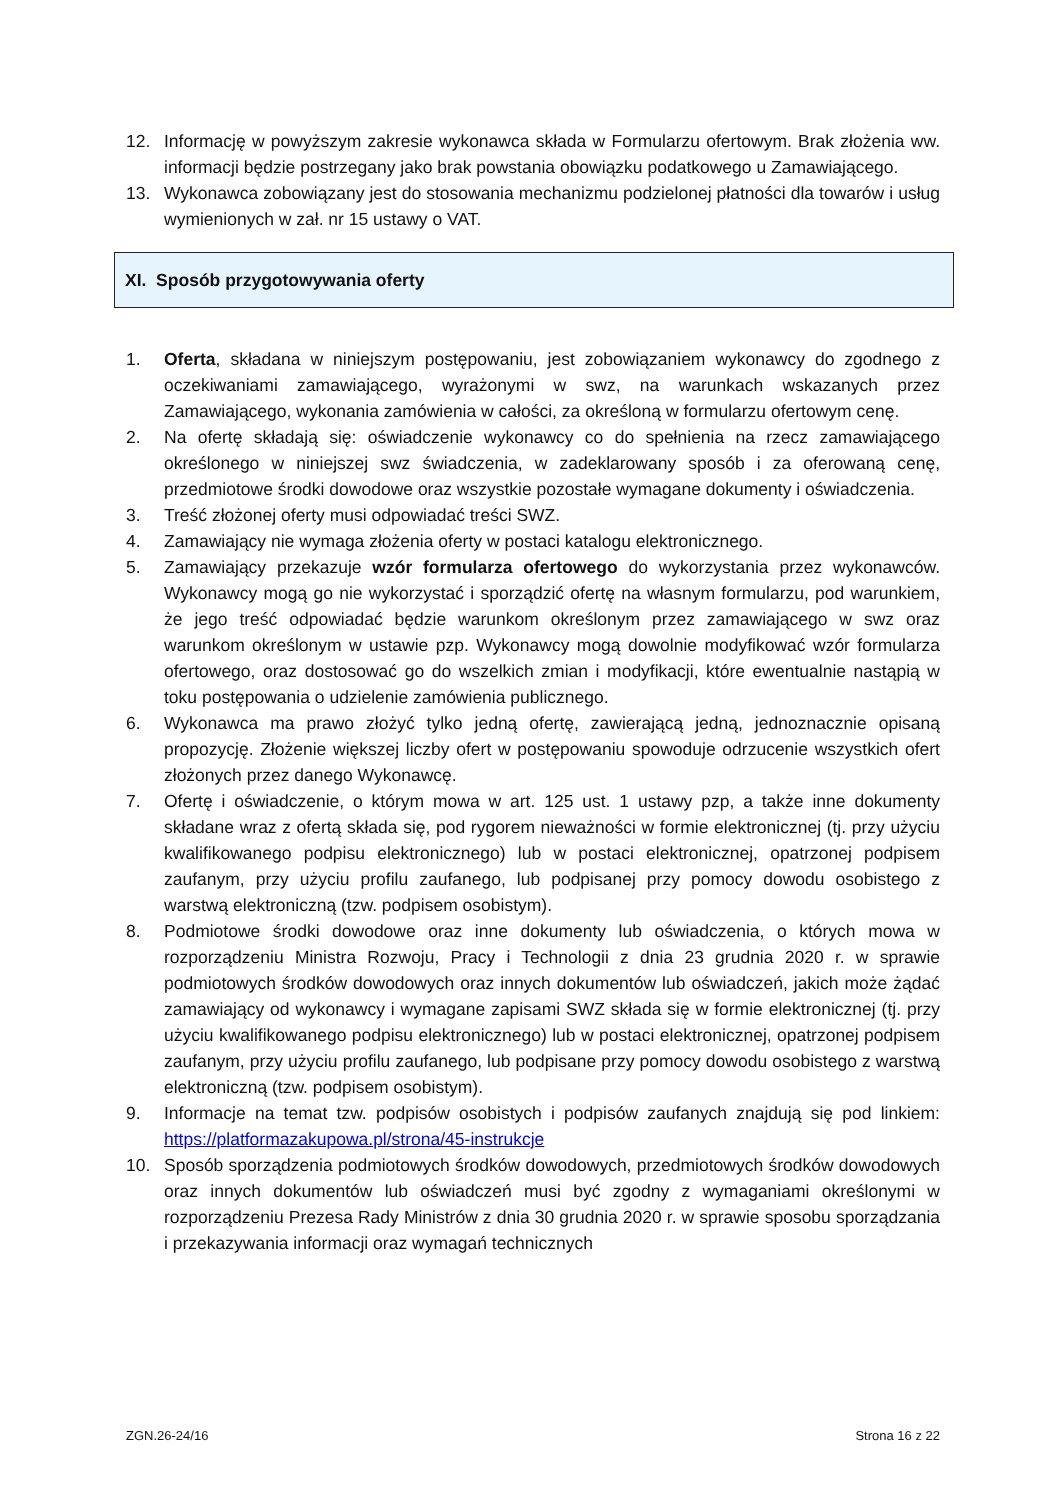12. Informację w powyższym zakresie wykonawca składa w Formularzu ofertowym. Brak złożenia ww. informacji będzie postrzegany jako brak powstania obowiązku podatkowego u Zamawiającego.
13. Wykonawca zobowiązany jest do stosowania mechanizmu podzielonej płatności dla towarów i usług wymienionych w zał. nr 15 ustawy o VAT.
XI. Sposób przygotowywania oferty
1. Oferta, składana w niniejszym postępowaniu, jest zobowiązaniem wykonawcy do zgodnego z oczekiwaniami zamawiającego, wyrażonymi w swz, na warunkach wskazanych przez Zamawiającego, wykonania zamówienia w całości, za określoną w formularzu ofertowym cenę.
2. Na ofertę składają się: oświadczenie wykonawcy co do spełnienia na rzecz zamawiającego określonego w niniejszej swz świadczenia, w zadeklarowany sposób i za oferowaną cenę, przedmiotowe środki dowodowe oraz wszystkie pozostałe wymagane dokumenty i oświadczenia.
3. Treść złożonej oferty musi odpowiadać treści SWZ.
4. Zamawiający nie wymaga złożenia oferty w postaci katalogu elektronicznego.
5. Zamawiający przekazuje wzór formularza ofertowego do wykorzystania przez wykonawców. Wykonawcy mogą go nie wykorzystać i sporządzić ofertę na własnym formularzu, pod warunkiem, że jego treść odpowiadać będzie warunkom określonym przez zamawiającego w swz oraz warunkom określonym w ustawie pzp. Wykonawcy mogą dowolnie modyfikować wzór formularza ofertowego, oraz dostosować go do wszelkich zmian i modyfikacji, które ewentualnie nastąpią w toku postępowania o udzielenie zamówienia publicznego.
6. Wykonawca ma prawo złożyć tylko jedną ofertę, zawierającą jedną, jednoznacznie opisaną propozycję. Złożenie większej liczby ofert w postępowaniu spowoduje odrzucenie wszystkich ofert złożonych przez danego Wykonawcę.
7. Ofertę i oświadczenie, o którym mowa w art. 125 ust. 1 ustawy pzp, a także inne dokumenty składane wraz z ofertą składa się, pod rygorem nieważności w formie elektronicznej (tj. przy użyciu kwalifikowanego podpisu elektronicznego) lub w postaci elektronicznej, opatrzonej podpisem zaufanym, przy użyciu profilu zaufanego, lub podpisanej przy pomocy dowodu osobistego z warstwą elektroniczną (tzw. podpisem osobistym).
8. Podmiotowe środki dowodowe oraz inne dokumenty lub oświadczenia, o których mowa w rozporządzeniu Ministra Rozwoju, Pracy i Technologii z dnia 23 grudnia 2020 r. w sprawie podmiotowych środków dowodowych oraz innych dokumentów lub oświadczeń, jakich może żądać zamawiający od wykonawcy i wymagane zapisami SWZ składa się w formie elektronicznej (tj. przy użyciu kwalifikowanego podpisu elektronicznego) lub w postaci elektronicznej, opatrzonej podpisem zaufanym, przy użyciu profilu zaufanego, lub podpisane przy pomocy dowodu osobistego z warstwą elektroniczną (tzw. podpisem osobistym).
9. Informacje na temat tzw. podpisów osobistych i podpisów zaufanych znajdują się pod linkiem: https://platformazakupowa.pl/strona/45-instrukcje
10. Sposób sporządzenia podmiotowych środków dowodowych, przedmiotowych środków dowodowych oraz innych dokumentów lub oświadczeń musi być zgodny z wymaganiami określonymi w rozporządzeniu Prezesa Rady Ministrów z dnia 30 grudnia 2020 r. w sprawie sposobu sporządzania i przekazywania informacji oraz wymagań technicznych
ZGN.26-24/16 Strona 16 z 22